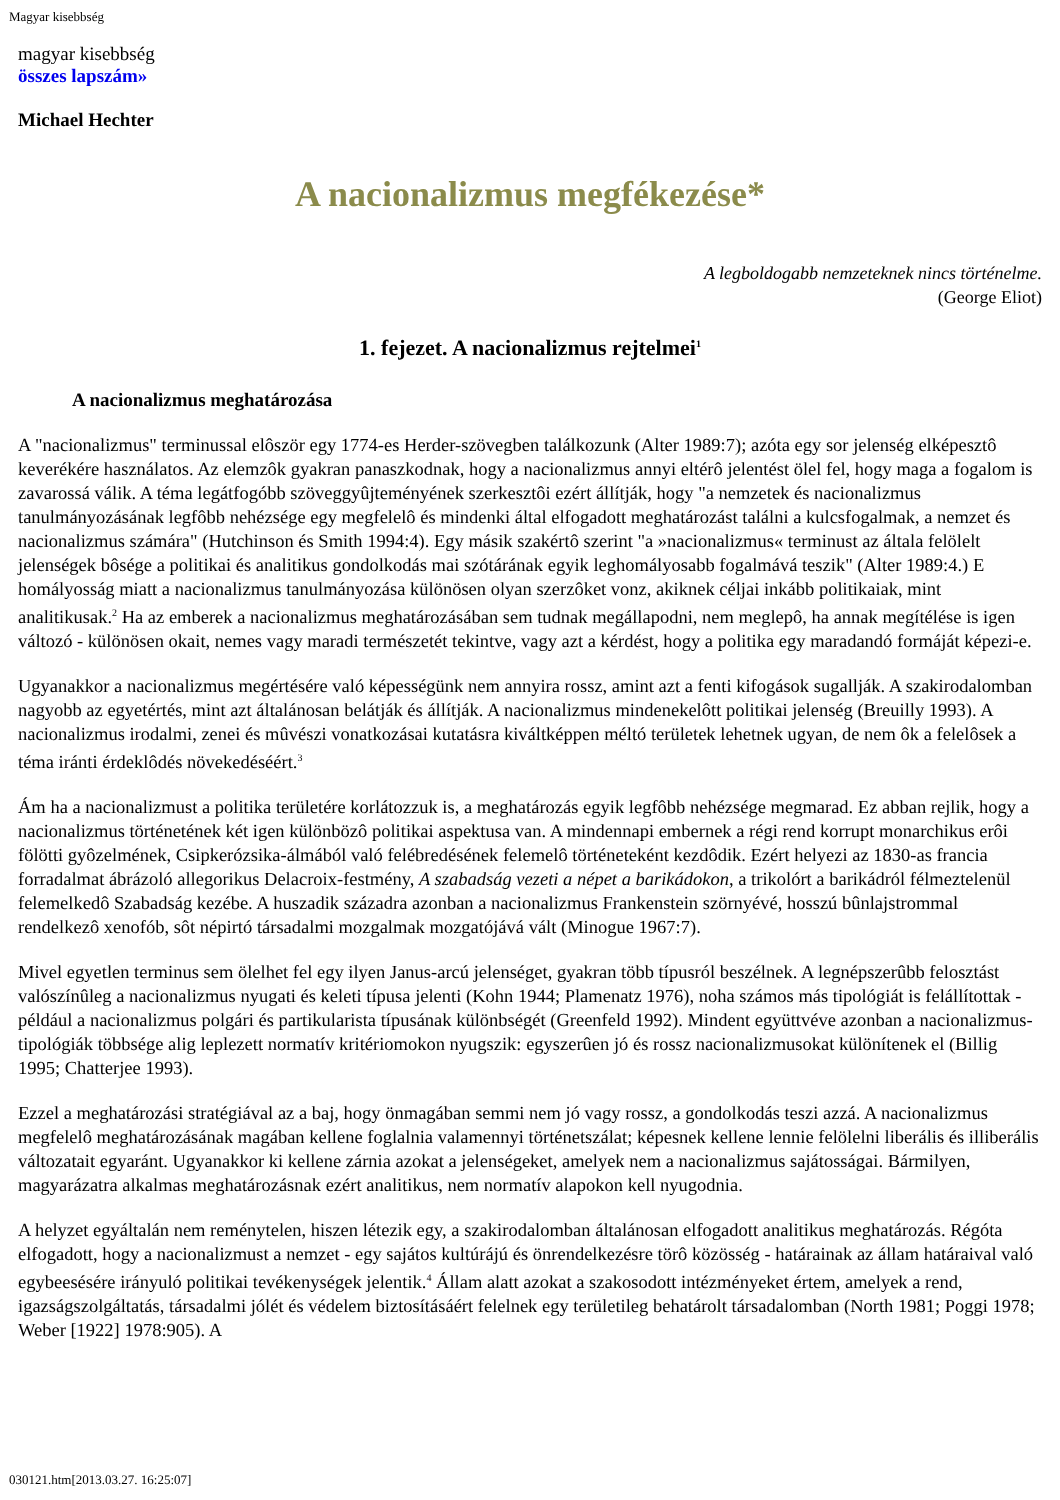Magyar kisebbség
magyar kisebbség
összes lapszám»
Michael Hechter
A nacionalizmus megfékezése*
A legboldogabb nemzeteknek nincs történelme.
(George Eliot)
1. fejezet. A nacionalizmus rejtelmei<sup>1</sup>
A nacionalizmus meghatározása
A "nacionalizmus" terminussal elôször egy 1774-es Herder-szövegben találkozunk (Alter 1989:7); azóta egy sor jelenség elképesztô keverékére használatos. Az elemzôk gyakran panaszkodnak, hogy a nacionalizmus annyi eltérô jelentést ölel fel, hogy maga a fogalom is zavarossá válik. A téma legátfogóbb szöveggyûjteményének szerkesztôi ezért állítják, hogy "a nemzetek és nacionalizmus tanulmányozásának legfôbb nehézsége egy megfelelô és mindenki által elfogadott meghatározást találni a kulcsfogalmak, a nemzet és nacionalizmus számára" (Hutchinson és Smith 1994:4). Egy másik szakértô szerint "a »nacionalizmus« terminust az általa felölelt jelenségek bôsége a politikai és analitikus gondolkodás mai szótárának egyik leghomályosabb fogalmává teszik" (Alter 1989:4.) E homályosság miatt a nacionalizmus tanulmányozása különösen olyan szerzôket vonz, akiknek céljai inkább politikaiak, mint analitikusak.<sup>2</sup> Ha az emberek a nacionalizmus meghatározásában sem tudnak megállapodni, nem meglepô, ha annak megítélése is igen változó - különösen okait, nemes vagy maradi természetét tekintve, vagy azt a kérdést, hogy a politika egy maradandó formáját képezi-e.
Ugyanakkor a nacionalizmus megértésére való képességünk nem annyira rossz, amint azt a fenti kifogások sugallják. A szakirodalomban nagyobb az egyetértés, mint azt általánosan belátják és állítják. A nacionalizmus mindenekelôtt politikai jelenség (Breuilly 1993). A nacionalizmus irodalmi, zenei és mûvészi vonatkozásai kutatásra kiváltképpen méltó területek lehetnek ugyan, de nem ôk a felelôsek a téma iránti érdeklôdés növekedéséért.<sup>3</sup>
Ám ha a nacionalizmust a politika területére korlátozzuk is, a meghatározás egyik legfôbb nehézsége megmarad. Ez abban rejlik, hogy a nacionalizmus történetének két igen különbözô politikai aspektusa van. A mindennapi embernek a régi rend korrupt monarchikus erôi fölötti gyôzelmének, Csipkerózsika-álmából való felébredésének felemelô történeteként kezdôdik. Ezért helyezi az 1830-as francia forradalmat ábrázoló allegorikus Delacroix-festmény, A szabadság vezeti a népet a barikádokon, a trikolórt a barikádról félmeztelenül felemelkedô Szabadság kezébe. A huszadik századra azonban a nacionalizmus Frankenstein szörnyévé, hosszú bûnlajstrommal rendelkezô xenofób, sôt népirtó társadalmi mozgalmak mozgatójává vált (Minogue 1967:7).
Mivel egyetlen terminus sem ölelhet fel egy ilyen Janus-arcú jelenséget, gyakran több típusról beszélnek. A legnépszerûbb felosztást valószínûleg a nacionalizmus nyugati és keleti típusa jelenti (Kohn 1944; Plamenatz 1976), noha számos más tipológiát is felállítottak - például a nacionalizmus polgári és partikularista típusának különbségét (Greenfeld 1992). Mindent együttvéve azonban a nacionalizmus-tipológiák többsége alig leplezett normatív kritériomokon nyugszik: egyszerûen jó és rossz nacionalizmusokat különítenek el (Billig 1995; Chatterjee 1993).
Ezzel a meghatározási stratégiával az a baj, hogy önmagában semmi nem jó vagy rossz, a gondolkodás teszi azzá. A nacionalizmus megfelelô meghatározásának magában kellene foglalnia valamennyi történetszálat; képesnek kellene lennie felölelni liberális és illiberális változatait egyaránt. Ugyanakkor ki kellene zárnia azokat a jelenségeket, amelyek nem a nacionalizmus sajátosságai. Bármilyen, magyarázatra alkalmas meghatározásnak ezért analitikus, nem normatív alapokon kell nyugodnia.
A helyzet egyáltalán nem reménytelen, hiszen létezik egy, a szakirodalomban általánosan elfogadott analitikus meghatározás. Régóta elfogadott, hogy a nacionalizmust a nemzet - egy sajátos kultúrájú és önrendelkezésre törô közösség - határainak az állam határaival való egybeesésére irányuló politikai tevékenységek jelentik.<sup>4</sup> Állam alatt azokat a szakosodott intézményeket értem, amelyek a rend, igazságszolgáltatás, társadalmi jólét és védelem biztosításáért felelnek egy területileg behatárolt társadalomban (North 1981; Poggi 1978; Weber [1922] 1978:905). A
030121.htm[2013.03.27. 16:25:07]